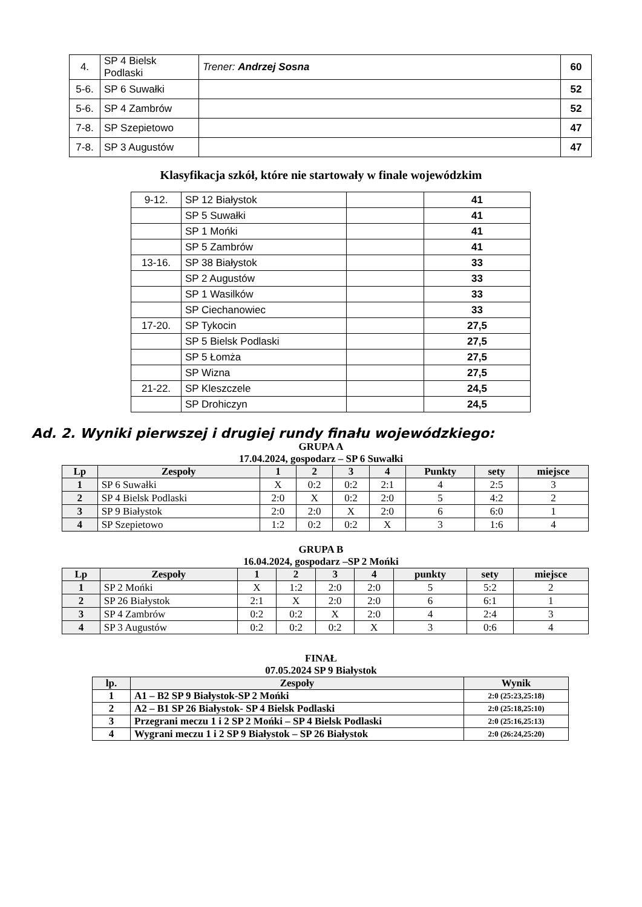| 4. | SP 4 Bielsk Podlaski | Trener: Andrzej Sosna | 60 |
| 5-6. | SP 6 Suwałki | | 52 |
| 5-6. | SP 4 Zambrów | | 52 |
| 7-8. | SP Szepietowo | | 47 |
| 7-8. | SP 3 Augustów | | 47 |
Klasyfikacja szkół, które nie startowały w finale wojewódzkim
| 9-12. | SP 12 Białystok | | 41 |
| | SP 5 Suwałki | | 41 |
| | SP 1 Mońki | | 41 |
| | SP 5 Zambrów | | 41 |
| 13-16. | SP 38 Białystok | | 33 |
| | SP 2 Augustów | | 33 |
| | SP 1 Wasilków | | 33 |
| | SP Ciechanowiec | | 33 |
| 17-20. | SP Tykocin | | 27,5 |
| | SP 5 Bielsk Podlaski | | 27,5 |
| | SP 5 Łomża | | 27,5 |
| | SP Wizna | | 27,5 |
| 21-22. | SP Kleszczele | | 24,5 |
| | SP Drohiczyn | | 24,5 |
Ad. 2. Wyniki pierwszej i drugiej rundy finału wojewódzkiego:
GRUPA A
17.04.2024, gospodarz – SP 6 Suwałki
| Lp | Zespoły | 1 | 2 | 3 | 4 | Punkty | sety | miejsce |
| --- | --- | --- | --- | --- | --- | --- | --- | --- |
| 1 | SP 6 Suwałki | X | 0:2 | 0:2 | 2:1 | 4 | 2:5 | 3 |
| 2 | SP 4 Bielsk Podlaski | 2:0 | X | 0:2 | 2:0 | 5 | 4:2 | 2 |
| 3 | SP 9 Białystok | 2:0 | 2:0 | X | 2:0 | 6 | 6:0 | 1 |
| 4 | SP Szepietowo | 1:2 | 0:2 | 0:2 | X | 3 | 1:6 | 4 |
GRUPA B
16.04.2024, gospodarz –SP 2 Mońki
| Lp | Zespoły | 1 | 2 | 3 | 4 | punkty | sety | miejsce |
| --- | --- | --- | --- | --- | --- | --- | --- | --- |
| 1 | SP 2 Mońki | X | 1:2 | 2:0 | 2:0 | 5 | 5:2 | 2 |
| 2 | SP 26 Białystok | 2:1 | X | 2:0 | 2:0 | 6 | 6:1 | 1 |
| 3 | SP 4 Zambrów | 0:2 | 0:2 | X | 2:0 | 4 | 2:4 | 3 |
| 4 | SP 3 Augustów | 0:2 | 0:2 | 0:2 | X | 3 | 0:6 | 4 |
FINAŁ
07.05.2024 SP 9 Białystok
| lp. | Zespoły | Wynik |
| --- | --- | --- |
| 1 | A1 – B2 SP 9 Białystok-SP 2 Mońki | 2:0 (25:23,25:18) |
| 2 | A2 – B1 SP 26 Białystok- SP 4 Bielsk Podlaski | 2:0 (25:18,25:10) |
| 3 | Przegrani meczu 1 i 2 SP 2 Mońki – SP 4 Bielsk Podlaski | 2:0 (25:16,25:13) |
| 4 | Wygrani meczu 1 i 2 SP 9 Białystok – SP 26 Białystok | 2:0 (26:24,25:20) |